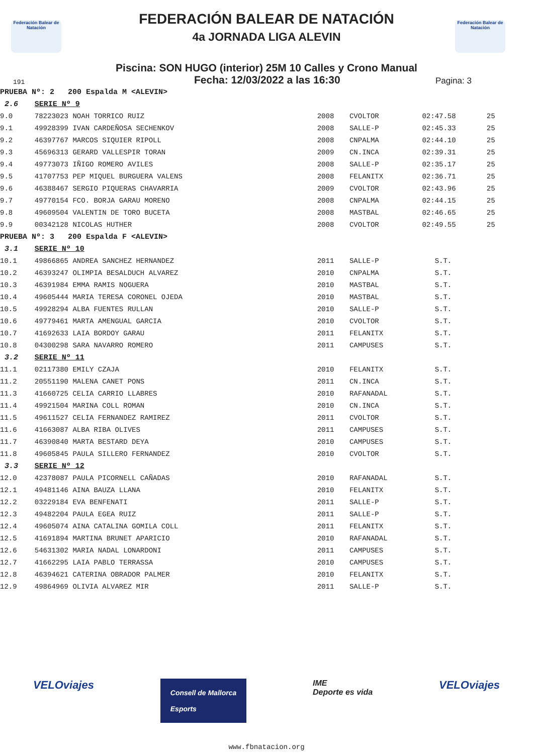Federación Balear de Natación
Federación Balear de Natación
FEDERACIÓN BALEAR DE NATACIÓN
4a JORNADA LIGA ALEVIN
Piscina: SON HUGO (interior) 25M 10 Calles y Crono Manual
191 Fecha: 12/03/2022 a las 16:30 Pagina: 3
| PRUEBA Nº: 2 200 Espalda M <ALEVIN> | | | | | |
| 2.6 | SERIE Nº 9 | | | | |
| 9.0 | 78223023 NOAH TORRICO RUIZ | 2008 | CVOLTOR | 02:47.58 | 25 |
| 9.1 | 49928399 IVAN CARDEÑOSA SECHENKOV | 2008 | SALLE-P | 02:45.33 | 25 |
| 9.2 | 46397767 MARCOS SIQUIER RIPOLL | 2008 | CNPALMA | 02:44.10 | 25 |
| 9.3 | 45696313 GERARD VALLESPIR TORAN | 2009 | CN.INCA | 02:39.31 | 25 |
| 9.4 | 49773073 IÑIGO ROMERO AVILES | 2008 | SALLE-P | 02:35.17 | 25 |
| 9.5 | 41707753 PEP MIQUEL BURGUERA VALENS | 2008 | FELANITX | 02:36.71 | 25 |
| 9.6 | 46388467 SERGIO PIQUERAS CHAVARRIA | 2009 | CVOLTOR | 02:43.96 | 25 |
| 9.7 | 49770154 FCO. BORJA GARAU MORENO | 2008 | CNPALMA | 02:44.15 | 25 |
| 9.8 | 49609504 VALENTIN DE TORO BUCETA | 2008 | MASTBAL | 02:46.65 | 25 |
| 9.9 | 00342128 NICOLAS HUTHER | 2008 | CVOLTOR | 02:49.55 | 25 |
| PRUEBA Nº: 3 200 Espalda F <ALEVIN> | | | | | |
| 3.1 | SERIE Nº 10 | | | | |
| 10.1 | 49866865 ANDREA SANCHEZ HERNANDEZ | 2011 | SALLE-P | S.T. | |
| 10.2 | 46393247 OLIMPIA BESALDUCH ALVAREZ | 2010 | CNPALMA | S.T. | |
| 10.3 | 46391984 EMMA RAMIS NOGUERA | 2010 | MASTBAL | S.T. | |
| 10.4 | 49605444 MARIA TERESA CORONEL OJEDA | 2010 | MASTBAL | S.T. | |
| 10.5 | 49928294 ALBA FUENTES RULLAN | 2010 | SALLE-P | S.T. | |
| 10.6 | 49779461 MARTA AMENGUAL GARCIA | 2010 | CVOLTOR | S.T. | |
| 10.7 | 41692633 LAIA BORDOY GARAU | 2011 | FELANITX | S.T. | |
| 10.8 | 04300298 SARA NAVARRO ROMERO | 2011 | CAMPUSES | S.T. | |
| 3.2 | SERIE Nº 11 | | | | |
| 11.1 | 02117380 EMILY CZAJA | 2010 | FELANITX | S.T. | |
| 11.2 | 20551190 MALENA CANET PONS | 2011 | CN.INCA | S.T. | |
| 11.3 | 41660725 CELIA CARRIO LLABRES | 2010 | RAFANADAL | S.T. | |
| 11.4 | 49921504 MARINA COLL ROMAN | 2010 | CN.INCA | S.T. | |
| 11.5 | 49611527 CELIA FERNANDEZ RAMIREZ | 2011 | CVOLTOR | S.T. | |
| 11.6 | 41663087 ALBA RIBA OLIVES | 2011 | CAMPUSES | S.T. | |
| 11.7 | 46390840 MARTA BESTARD DEYA | 2010 | CAMPUSES | S.T. | |
| 11.8 | 49605845 PAULA SILLERO FERNANDEZ | 2010 | CVOLTOR | S.T. | |
| 3.3 | SERIE Nº 12 | | | | |
| 12.0 | 42378087 PAULA PICORNELL CAÑADAS | 2010 | RAFANADAL | S.T. | |
| 12.1 | 49481146 AINA BAUZA LLANA | 2010 | FELANITX | S.T. | |
| 12.2 | 03229184 EVA BENFENATI | 2011 | SALLE-P | S.T. | |
| 12.3 | 49482204 PAULA EGEA RUIZ | 2011 | SALLE-P | S.T. | |
| 12.4 | 49605074 AINA CATALINA GOMILA COLL | 2011 | FELANITX | S.T. | |
| 12.5 | 41691894 MARTINA BRUNET APARICIO | 2010 | RAFANADAL | S.T. | |
| 12.6 | 54631302 MARIA NADAL LONARDONI | 2011 | CAMPUSES | S.T. | |
| 12.7 | 41662295 LAIA PABLO TERRASSA | 2010 | CAMPUSES | S.T. | |
| 12.8 | 46394621 CATERINA OBRADOR PALMER | 2010 | FELANITX | S.T. | |
| 12.9 | 49864969 OLIVIA ALVAREZ MIR | 2011 | SALLE-P | S.T. | |
VELOviajes Consell de Mallorca
Esports IME
Deporte es vida VELOviajes
www.fbnatacion.org